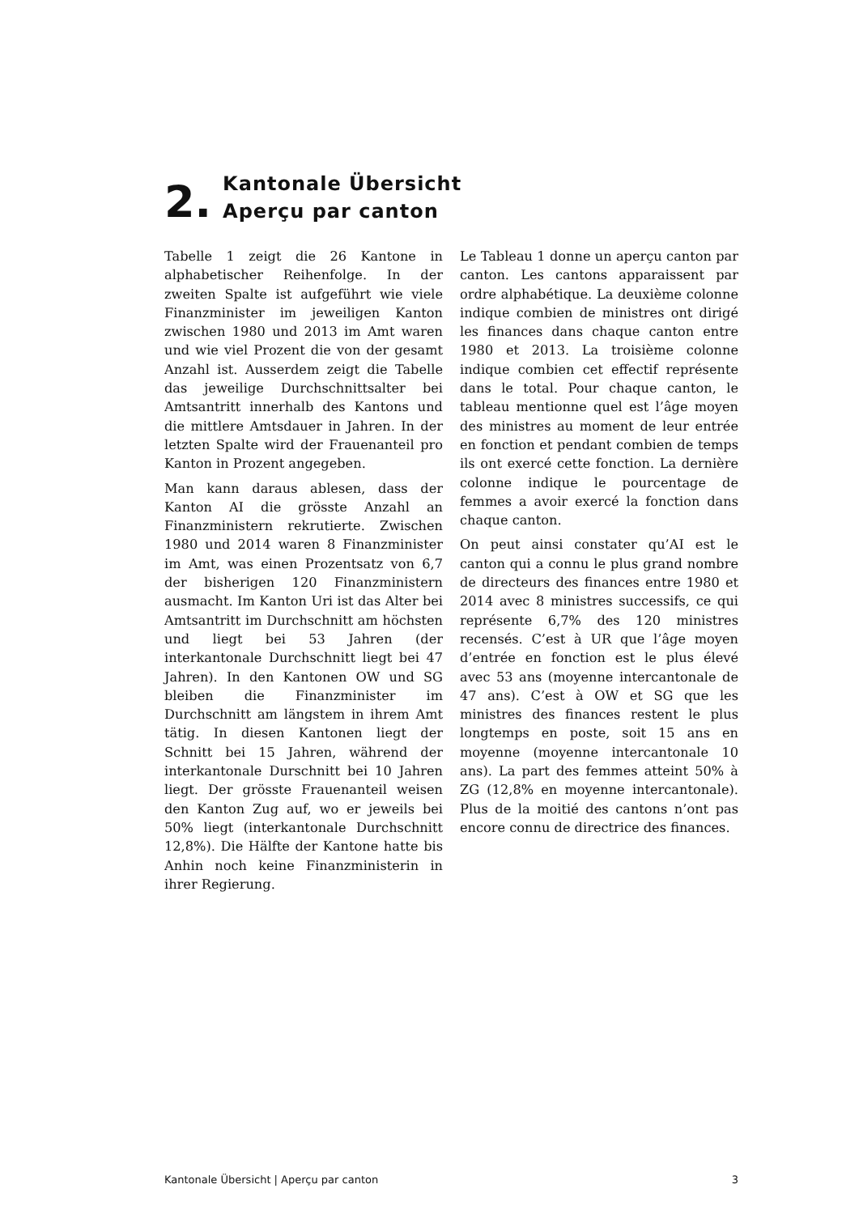2.
Kantonale Übersicht
Aperçu par canton
Tabelle 1 zeigt die 26 Kantone in alphabetischer Reihenfolge. In der zweiten Spalte ist aufgeführt wie viele Finanzminister im jeweiligen Kanton zwischen 1980 und 2013 im Amt waren und wie viel Prozent die von der gesamt Anzahl ist. Ausserdem zeigt die Tabelle das jeweilige Durchschnittsalter bei Amtsantritt innerhalb des Kantons und die mittlere Amtsdauer in Jahren. In der letzten Spalte wird der Frauenanteil pro Kanton in Prozent angegeben.
Man kann daraus ablesen, dass der Kanton AI die grösste Anzahl an Finanzministern rekrutierte. Zwischen 1980 und 2014 waren 8 Finanzminister im Amt, was einen Prozentsatz von 6,7 der bisherigen 120 Finanzministern ausmacht. Im Kanton Uri ist das Alter bei Amtsantritt im Durchschnitt am höchsten und liegt bei 53 Jahren (der interkantonale Durchschnitt liegt bei 47 Jahren). In den Kantonen OW und SG bleiben die Finanzminister im Durchschnitt am längstem in ihrem Amt tätig. In diesen Kantonen liegt der Schnitt bei 15 Jahren, während der interkantonale Durschnitt bei 10 Jahren liegt. Der grösste Frauenanteil weisen den Kanton Zug auf, wo er jeweils bei 50% liegt (interkantonale Durchschnitt 12,8%). Die Hälfte der Kantone hatte bis Anhin noch keine Finanzministerin in ihrer Regierung.
Le Tableau 1 donne un aperçu canton par canton. Les cantons apparaissent par ordre alphabétique. La deuxième colonne indique combien de ministres ont dirigé les finances dans chaque canton entre 1980 et 2013. La troisième colonne indique combien cet effectif représente dans le total. Pour chaque canton, le tableau mentionne quel est l’âge moyen des ministres au moment de leur entrée en fonction et pendant combien de temps ils ont exercé cette fonction. La dernière colonne indique le pourcentage de femmes a avoir exercé la fonction dans chaque canton.
On peut ainsi constater qu’AI est le canton qui a connu le plus grand nombre de directeurs des finances entre 1980 et 2014 avec 8 ministres successifs, ce qui représente 6,7% des 120 ministres recensés. C’est à UR que l’âge moyen d’entrée en fonction est le plus élevé avec 53 ans (moyenne intercantonale de 47 ans). C’est à OW et SG que les ministres des finances restent le plus longtemps en poste, soit 15 ans en moyenne (moyenne intercantonale 10 ans). La part des femmes atteint 50% à ZG (12,8% en moyenne intercantonale). Plus de la moitié des cantons n’ont pas encore connu de directrice des finances.
Kantonale Übersicht | Aperçu par canton 3